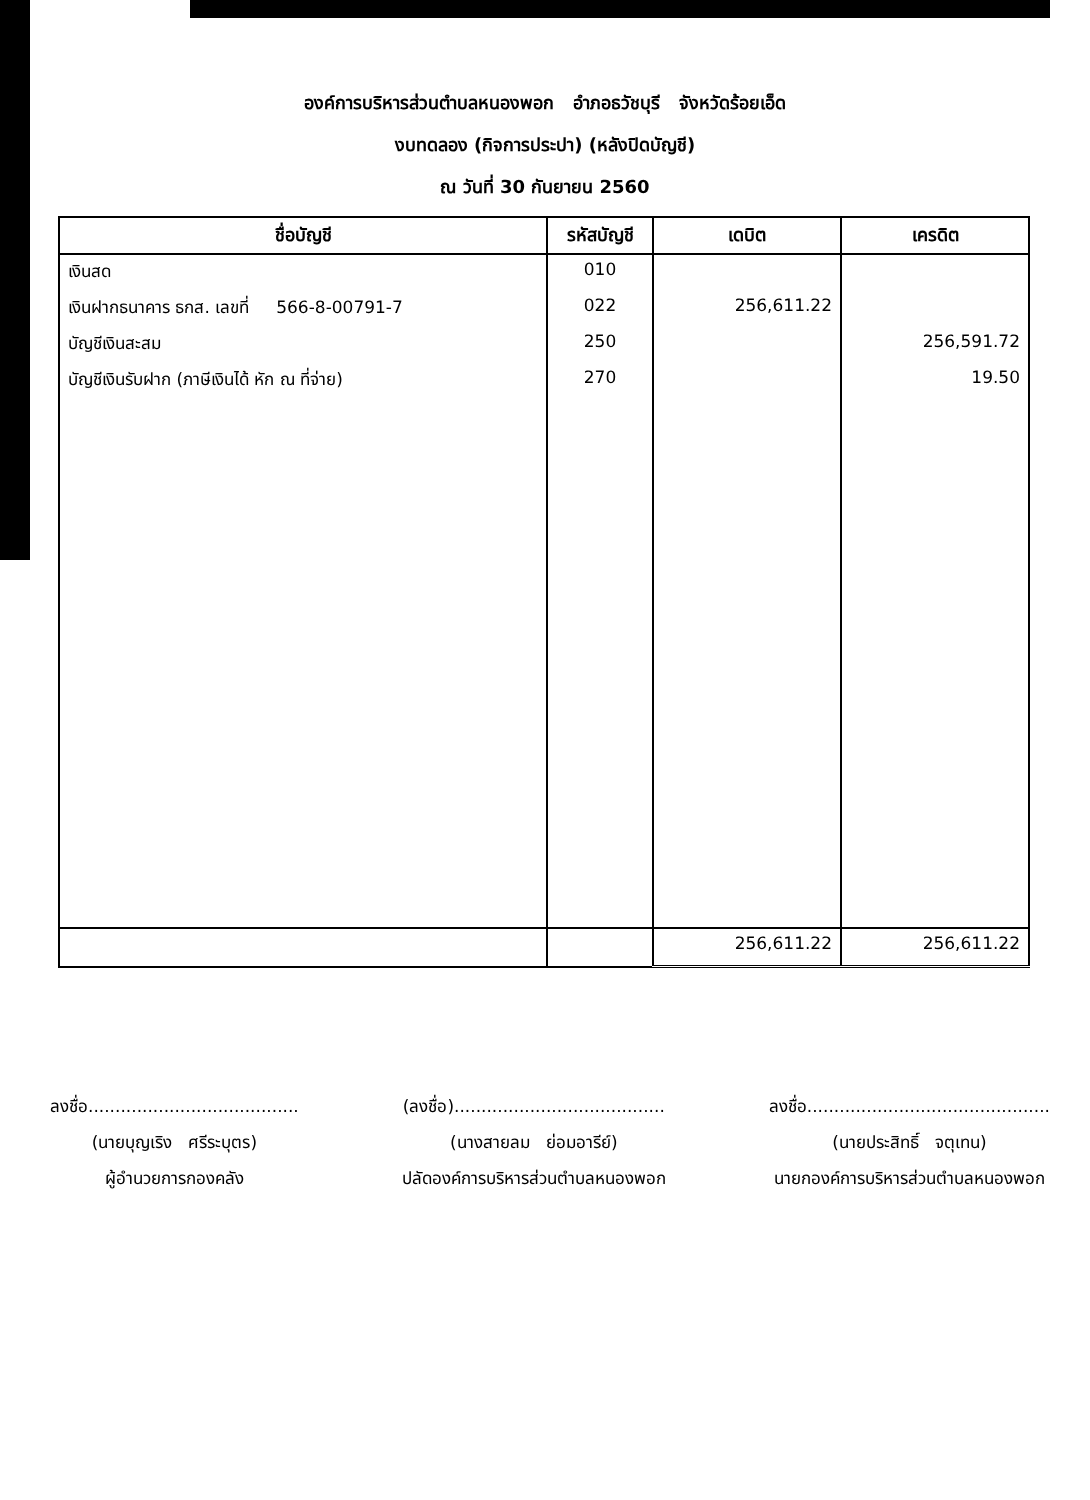องค์การบริหารส่วนตำบลหนองพอก อำภอธวัชบุรี จังหวัดร้อยเอ็ด
งบทดลอง (กิจการประปา) (หลังปิดบัญชี)
ณ วันที่ 30 กันยายน 2560
| ชื่อบัญชี | รหัสบัญชี | เดบิต | เครดิต |
| --- | --- | --- | --- |
| เงินสด | 010 | | |
| เงินฝากธนาคาร ธกส. เลขที่ 566-8-00791-7 | 022 | 256,611.22 | |
| บัญชีเงินสะสม | 250 | | 256,591.72 |
| บัญชีเงินรับฝาก (ภาษีเงินได้ หัก ณ ที่จ่าย) | 270 | | 19.50 |
| | | 256,611.22 | 256,611.22 |
ลงชื่อ.......................................
(นายบุญเริง ศรีระบุตร)
ผู้อำนวยการกองคลัง
(ลงชื่อ).......................................
(นางสายลม ย่อมอารีย์)
ปลัดองค์การบริหารส่วนตำบลหนองพอก
ลงชื่อ.............................................
(นายประสิทธิ์ จตุเทน)
นายกองค์การบริหารส่วนตำบลหนองพอก